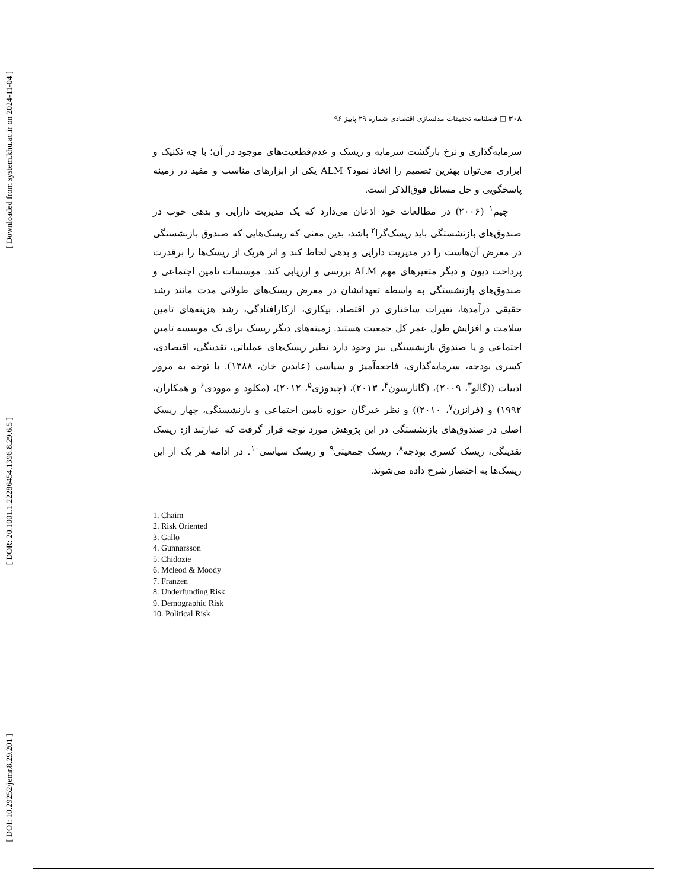[ Downloaded from system.khu.ac.ir on 2024-11-04 ]
[ DOR: 20.1001.1.22286454.1396.8.29.6.5 ]
[ DOI: 10.29252/jemr.8.29.201 ]
۲۰۸ □ فصلنامه تحقیقات مدلسازی اقتصادی شماره ۲۹ پاییز ۹۶
سرمایه‌گذاری و نرخ بازگشت سرمایه و ریسک و عدم‌قطعیت‌های موجود در آن؛ با چه تکنیک و ابزاری می‌توان بهترین تصمیم را اتخاذ نمود؟ ALM یکی از ابزارهای مناسب و مفید در زمینه پاسخگویی و حل مسائل فوق‌الذکر است.
چیم<sup>۱</sup> (۲۰۰۶) در مطالعات خود اذعان می‌دارد که یک مدیریت دارایی و بدهی خوب در صندوق‌های بازنشستگی باید ریسک‌گرا<sup>۲</sup> باشد، بدین معنی که ریسک‌هایی که صندوق بازنشستگی در معرض آن‌هاست را در مدیریت دارایی و بدهی لحاظ کند و اثر هریک از ریسک‌ها را برقدرت پرداخت دیون و دیگر متغیرهای مهم ALM بررسی و ارزیابی کند. موسسات تامین اجتماعی و صندوق‌های بازنشستگی به واسطه تعهداتشان در معرض ریسک‌های طولانی مدت مانند رشد حقیقی درآمدها، تغیرات ساختاری در اقتصاد، بیکاری، ازکارافتادگی، رشد هزینه‌های تامین سلامت و افزایش طول عمر کل جمعیت هستند. زمینه‌های دیگر ریسک برای یک موسسه تامین اجتماعی و یا صندوق بازنشستگی نیز وجود دارد نظیر ریسک‌های عملیاتی، نقدینگی، اقتصادی، کسری بودجه، سرمایه‌گذاری، فاجعه‌آمیز و سیاسی (عابدین خان، ۱۳۸۸). با توجه به مرور ادبیات ((گالو<sup>۳</sup>، ۲۰۰۹)، (گانارسون<sup>۴</sup>، ۲۰۱۳)، (چیدوزی<sup>۵</sup>، ۲۰۱۲)، (مکلود و موودی<sup>۶</sup> و همکاران، ۱۹۹۲) و (فرانزن<sup>۷</sup>، ۲۰۱۰)) و نظر خبرگان حوزه تامین اجتماعی و بازنشستگی، چهار ریسک اصلی در صندوق‌های بازنشستگی در این پژوهش مورد توجه قرار گرفت که عبارتند از: ریسک نقدینگی، ریسک کسری بودجه<sup>۸</sup>، ریسک جمعیتی<sup>۹</sup> و ریسک سیاسی<sup>۱۰</sup>. در ادامه هر یک از این ریسک‌ها به اختصار شرح داده می‌شوند.
1. Chaim
2. Risk Oriented
3. Gallo
4. Gunnarsson
5. Chidozie
6. Mcleod & Moody
7. Franzen
8. Underfunding Risk
9. Demographic Risk
10. Political Risk